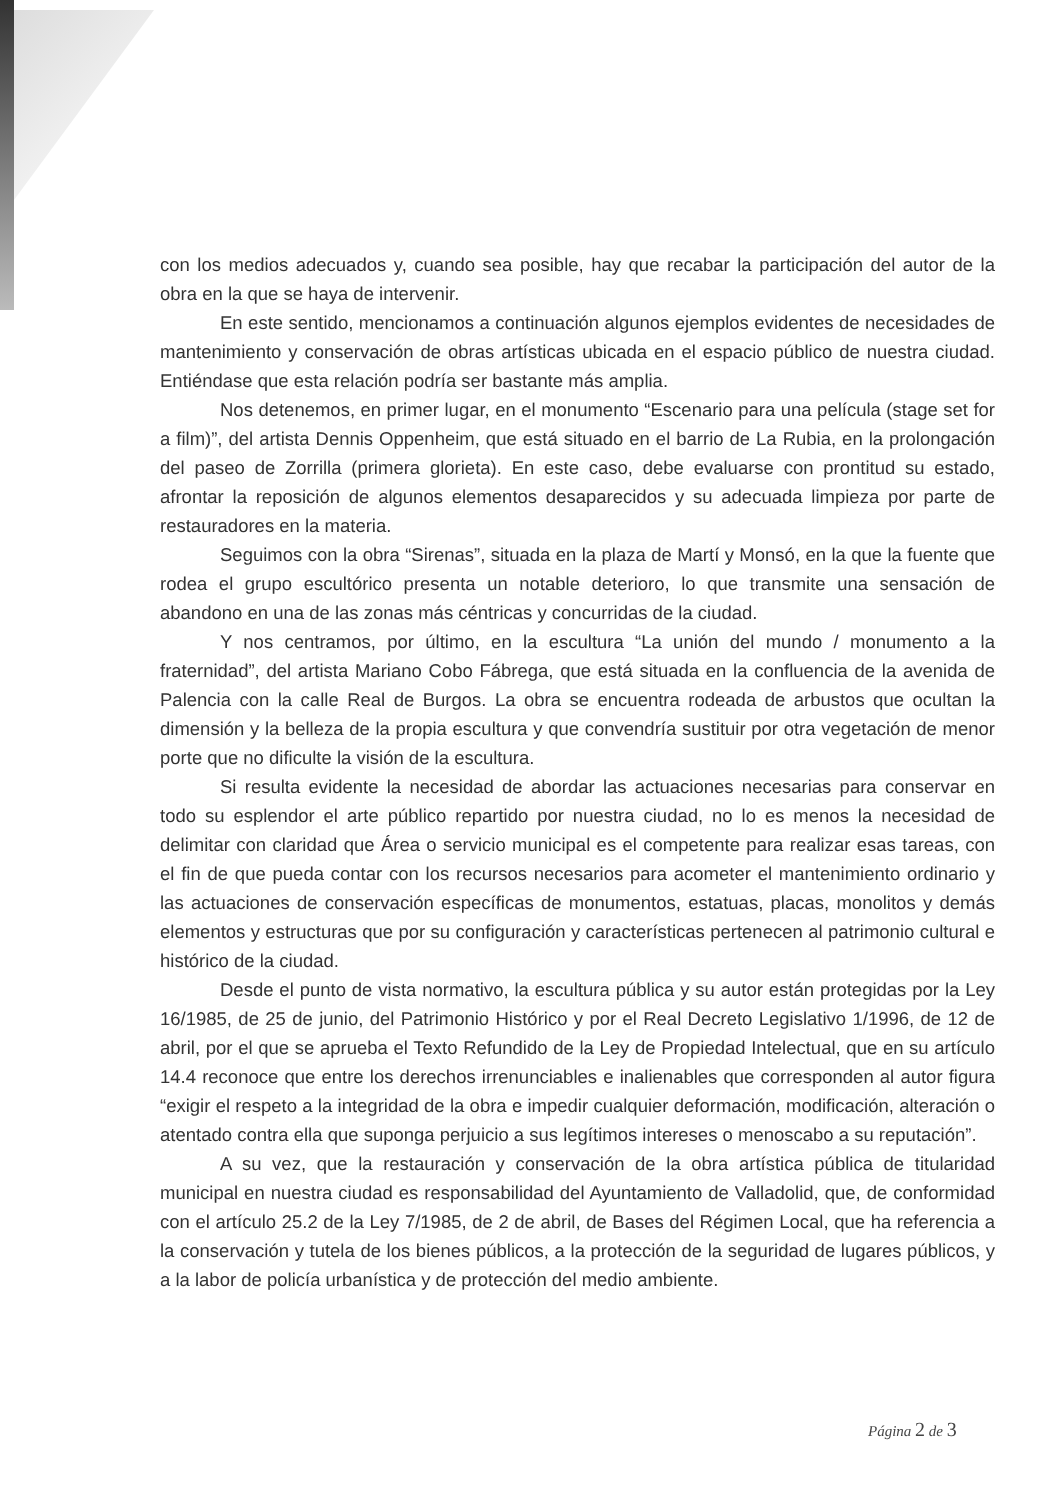con los medios adecuados y, cuando sea posible, hay que recabar la participación del autor de la obra en la que se haya de intervenir.
En este sentido, mencionamos a continuación algunos ejemplos evidentes de necesidades de mantenimiento y conservación de obras artísticas ubicada en el espacio público de nuestra ciudad. Entiéndase que esta relación podría ser bastante más amplia.
Nos detenemos, en primer lugar, en el monumento “Escenario para una película (stage set for a film)”, del artista Dennis Oppenheim, que está situado en el barrio de La Rubia, en la prolongación del paseo de Zorrilla (primera glorieta). En este caso, debe evaluarse con prontitud su estado, afrontar la reposición de algunos elementos desaparecidos y su adecuada limpieza por parte de restauradores en la materia.
Seguimos con la obra “Sirenas”, situada en la plaza de Martí y Monsó, en la que la fuente que rodea el grupo escultórico presenta un notable deterioro, lo que transmite una sensación de abandono en una de las zonas más céntricas y concurridas de la ciudad.
Y nos centramos, por último, en la escultura “La unión del mundo / monumento a la fraternidad”, del artista Mariano Cobo Fábrega, que está situada en la confluencia de la avenida de Palencia con la calle Real de Burgos. La obra se encuentra rodeada de arbustos que ocultan la dimensión y la belleza de la propia escultura y que convendría sustituir por otra vegetación de menor porte que no dificulte la visión de la escultura.
Si resulta evidente la necesidad de abordar las actuaciones necesarias para conservar en todo su esplendor el arte público repartido por nuestra ciudad, no lo es menos la necesidad de delimitar con claridad que Área o servicio municipal es el competente para realizar esas tareas, con el fin de que pueda contar con los recursos necesarios para acometer el mantenimiento ordinario y las actuaciones de conservación específicas de monumentos, estatuas, placas, monolitos y demás elementos y estructuras que por su configuración y características pertenecen al patrimonio cultural e histórico de la ciudad.
Desde el punto de vista normativo, la escultura pública y su autor están protegidas por la Ley 16/1985, de 25 de junio, del Patrimonio Histórico y por el Real Decreto Legislativo 1/1996, de 12 de abril, por el que se aprueba el Texto Refundido de la Ley de Propiedad Intelectual, que en su artículo 14.4 reconoce que entre los derechos irrenunciables e inalienables que corresponden al autor figura “exigir el respeto a la integridad de la obra e impedir cualquier deformación, modificación, alteración o atentado contra ella que suponga perjuicio a sus legítimos intereses o menoscabo a su reputación”.
A su vez, que la restauración y conservación de la obra artística pública de titularidad municipal en nuestra ciudad es responsabilidad del Ayuntamiento de Valladolid, que, de conformidad con el artículo 25.2 de la Ley 7/1985, de 2 de abril, de Bases del Régimen Local, que ha referencia a la conservación y tutela de los bienes públicos, a la protección de la seguridad de lugares públicos, y a la labor de policía urbanística y de protección del medio ambiente.
Página 2 de 3